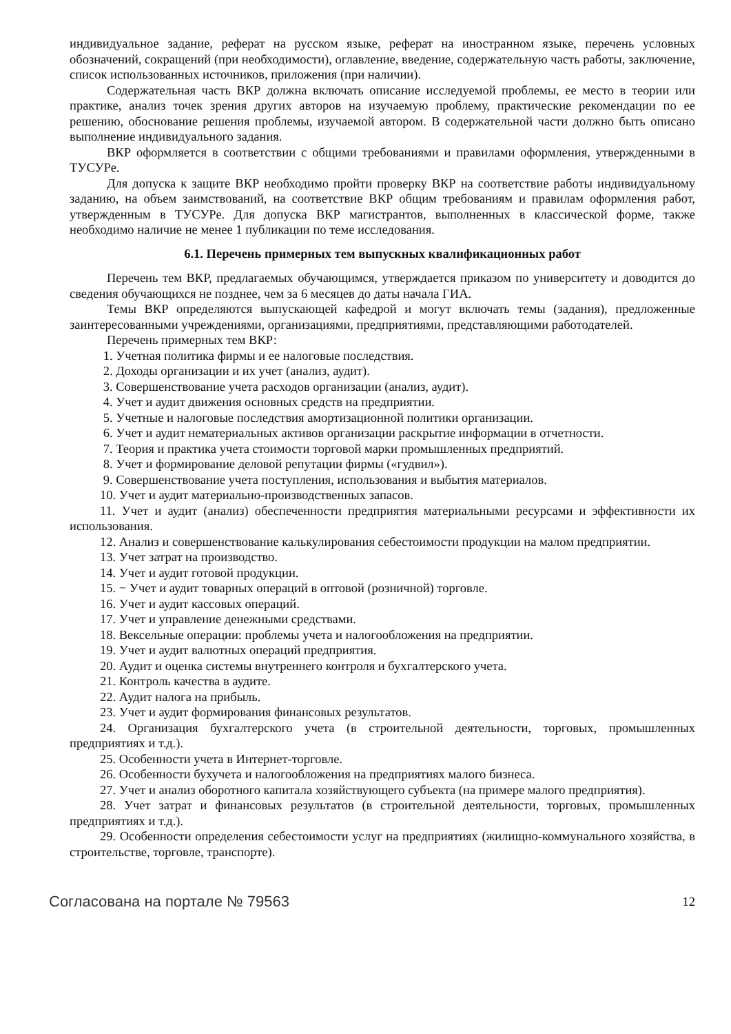индивидуальное задание, реферат на русском языке, реферат на иностранном языке, перечень условных обозначений, сокращений (при необходимости), оглавление, введение, содержательную часть работы, заключение, список использованных источников, приложения (при наличии).
Содержательная часть ВКР должна включать описание исследуемой проблемы, ее место в теории или практике, анализ точек зрения других авторов на изучаемую проблему, практические рекомендации по ее решению, обоснование решения проблемы, изучаемой автором. В содержательной части должно быть описано выполнение индивидуального задания.
ВКР оформляется в соответствии с общими требованиями и правилами оформления, утвержденными в ТУСУРе.
Для допуска к защите ВКР необходимо пройти проверку ВКР на соответствие работы индивидуальному заданию, на объем заимствований, на соответствие ВКР общим требованиям и правилам оформления работ, утвержденным в ТУСУРе. Для допуска ВКР магистрантов, выполненных в классической форме, также необходимо наличие не менее 1 публикации по теме исследования.
6.1. Перечень примерных тем выпускных квалификационных работ
Перечень тем ВКР, предлагаемых обучающимся, утверждается приказом по университету и доводится до сведения обучающихся не позднее, чем за 6 месяцев до даты начала ГИА.
Темы ВКР определяются выпускающей кафедрой и могут включать темы (задания), предложенные заинтересованными учреждениями, организациями, предприятиями, представляющими работодателей.
Перечень примерных тем ВКР:
1. Учетная политика фирмы и ее налоговые последствия.
2. Доходы организации и их учет (анализ, аудит).
3. Совершенствование учета расходов организации (анализ, аудит).
4. Учет и аудит движения основных средств на предприятии.
5. Учетные и налоговые последствия амортизационной политики организации.
6. Учет и аудит нематериальных активов организации раскрытие информации в отчетности.
7. Теория и практика учета стоимости торговой марки промышленных предприятий.
8. Учет и формирование деловой репутации фирмы («гудвил»).
9. Совершенствование учета поступления, использования и выбытия материалов.
10. Учет и аудит материально-производственных запасов.
11. Учет и аудит (анализ) обеспеченности предприятия материальными ресурсами и эффективности их использования.
12. Анализ и совершенствование калькулирования себестоимости продукции на малом предприятии.
13. Учет затрат на производство.
14. Учет и аудит готовой продукции.
15. − Учет и аудит товарных операций в оптовой (розничной) торговле.
16. Учет и аудит кассовых операций.
17. Учет и управление денежными средствами.
18. Вексельные операции: проблемы учета и налогообложения на предприятии.
19. Учет и аудит валютных операций предприятия.
20. Аудит и оценка системы внутреннего контроля и бухгалтерского учета.
21. Контроль качества в аудите.
22. Аудит налога на прибыль.
23. Учет и аудит формирования финансовых результатов.
24. Организация бухгалтерского учета (в строительной деятельности, торговых, промышленных предприятиях и т.д.).
25. Особенности учета в Интернет-торговле.
26. Особенности бухучета и налогообложения на предприятиях малого бизнеса.
27. Учет и анализ оборотного капитала хозяйствующего субъекта (на примере малого предприятия).
28. Учет затрат и финансовых результатов (в строительной деятельности, торговых, промышленных предприятиях и т.д.).
29. Особенности определения себестоимости услуг на предприятиях (жилищно-коммунального хозяйства, в строительстве, торговле, транспорте).
Согласована на портале № 79563 12